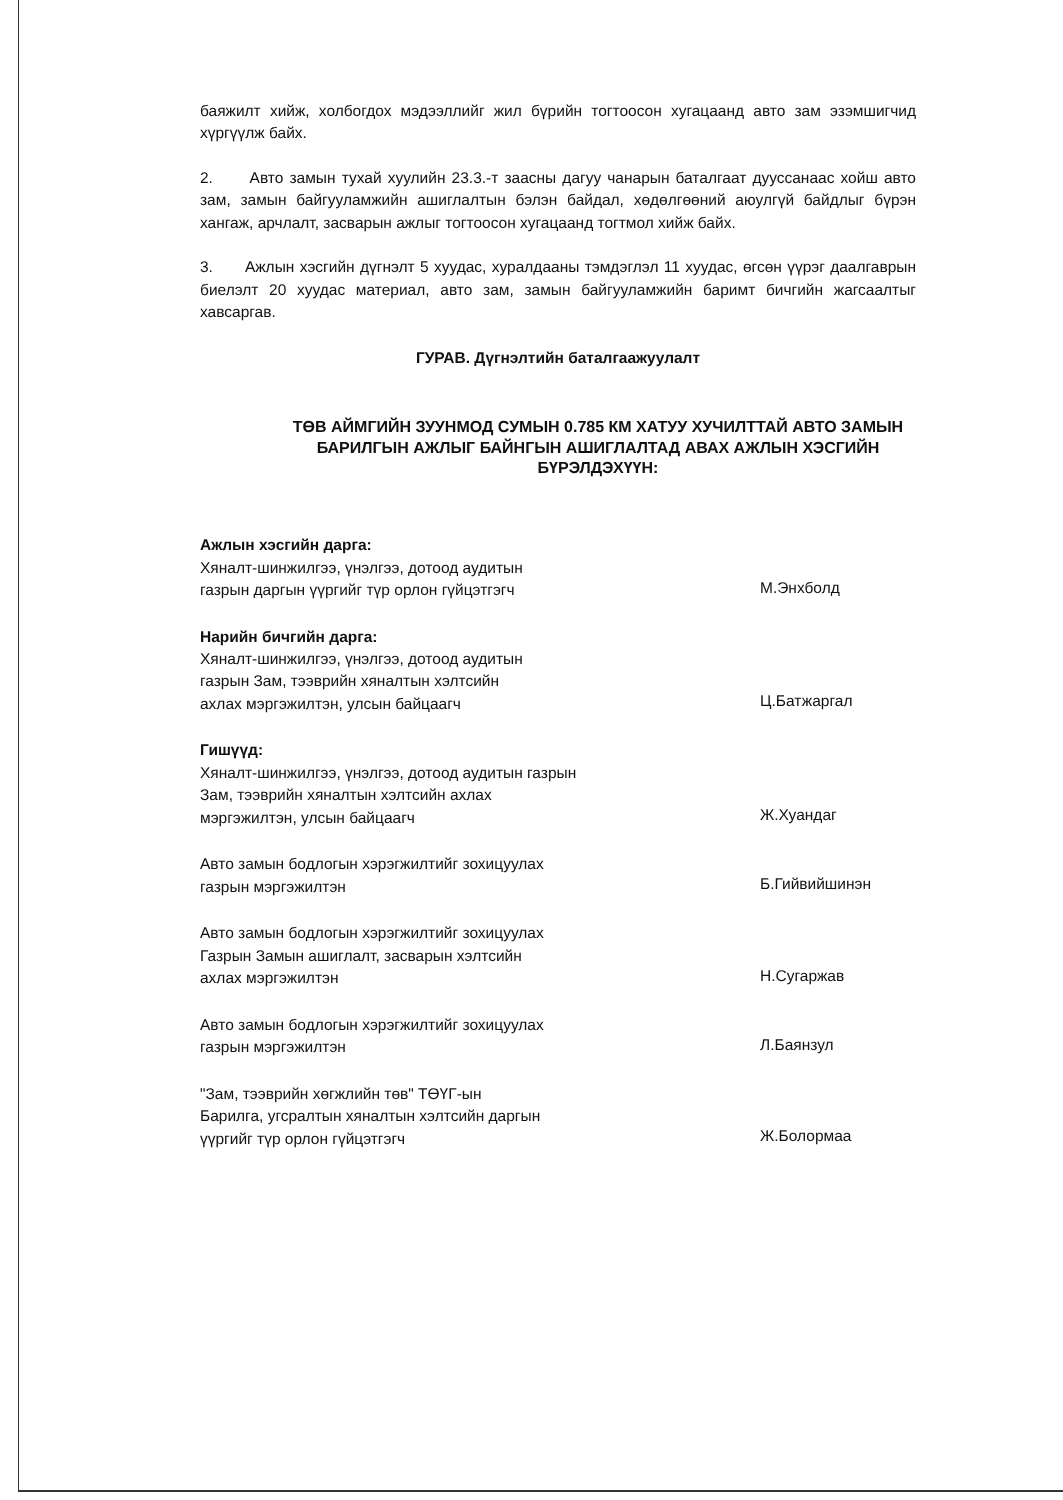баяжилт хийж, холбогдох мэдээллийг жил бүрийн тогтоосон хугацаанд авто зам эзэмшигчид хүргүүлж байх.
2. Авто замын тухай хуулийн 23.3.-т заасны дагуу чанарын баталгаат дууссанаас хойш авто зам, замын байгууламжийн ашиглалтын бэлэн байдал, хөдөлгөөний аюулгүй байдлыг бүрэн хангаж, арчлалт, засварын ажлыг тогтоосон хугацаанд тогтмол хийж байх.
3. Ажлын хэсгийн дүгнэлт 5 хуудас, хуралдааны тэмдэглэл 11 хуудас, өгсөн үүрэг даалгаврын биелэлт 20 хуудас материал, авто зам, замын байгууламжийн баримт бичгийн жагсаалтыг хавсаргав.
ГУРАВ. Дүгнэлтийн баталгаажуулалт
ТӨВ АЙМГИЙН ЗУУНМОД СУМЫН 0.785 КМ ХАТУУ ХУЧИЛТТАЙ АВТО ЗАМЫН БАРИЛГЫН АЖЛЫГ БАЙНГЫН АШИГЛАЛТАД АВАХ АЖЛЫН ХЭСГИЙН БҮРЭЛДЭХҮҮН:
Ажлын хэсгийн дарга:
Хяналт-шинжилгээ, үнэлгээ, дотоод аудитын
газрын даргын үүргийг түр орлон гүйцэтгэгч
М.Энхболд
Нарийн бичгийн дарга:
Хяналт-шинжилгээ, үнэлгээ, дотоод аудитын
газрын Зам, тээврийн хяналтын хэлтсийн
ахлах мэргэжилтэн, улсын байцаагч
Ц.Батжаргал
Гишүүд:
Хяналт-шинжилгээ, үнэлгээ, дотоод аудитын газрын
Зам, тээврийн хяналтын хэлтсийн ахлах
мэргэжилтэн, улсын байцаагч
Ж.Хуандаг
Авто замын бодлогын хэрэгжилтийг зохицуулах
газрын мэргэжилтэн
Б.Гийвийшинэн
Авто замын бодлогын хэрэгжилтийг зохицуулах
Газрын Замын ашиглалт, засварын хэлтсийн
ахлах мэргэжилтэн
Н.Сугаржав
Авто замын бодлогын хэрэгжилтийг зохицуулах
газрын мэргэжилтэн
Л.Баянзул
"Зам, тээврийн хөгжлийн төв" ТӨҮГ-ын
Барилга, угсралтын хяналтын хэлтсийн даргын
үүргийг түр орлон гүйцэтгэгч
Ж.Болормаа